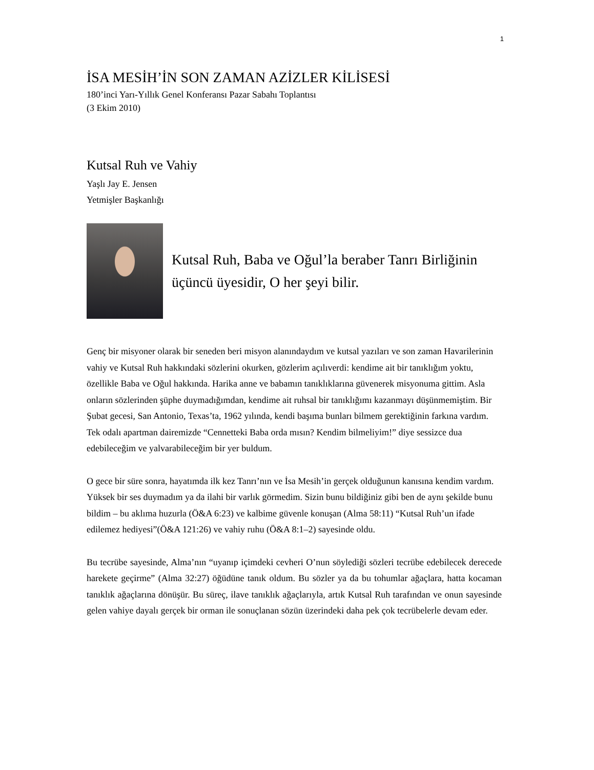1
İSA MESİH’İN SON ZAMAN AZİZLER KİLİSESİ
180’inci Yarı-Yıllık Genel Konferansı Pazar Sabahı Toplantısı
(3 Ekim 2010)
Kutsal Ruh ve Vahiy
Yaşlı Jay E. Jensen
Yetmişler Başkanlığı
Kutsal Ruh, Baba ve Oğul’la beraber Tanrı Birliğinin üçüncü üyesidir, O her şeyi bilir.
Genç bir misyoner olarak bir seneden beri misyon alanındaydım ve kutsal yazıları ve son zaman Havarilerinin vahiy ve Kutsal Ruh hakkındaki sözlerini okurken, gözlerim açılıverdi: kendime ait bir tanıklığım yoktu, özellikle Baba ve Oğul hakkında. Harika anne ve babamın tanıklıklarına güvenerek misyonuma gittim. Asla onların sözlerinden şüphe duymadığımdan, kendime ait ruhsal bir tanıklığımı kazanmayı düşünmemiştim. Bir Şubat gecesi, San Antonio, Texas’ta, 1962 yılında, kendi başıma bunları bilmem gerektiğinin farkına vardım. Tek odalı apartman dairemizde “Cennetteki Baba orda mısın? Kendim bilmeliyim!” diye sessizce dua edebileceğim ve yalvarabileceğim bir yer buldum.
O gece bir süre sonra, hayatımda ilk kez Tanrı’nın ve İsa Mesih’in gerçek olduğunun kanısına kendim vardım. Yüksek bir ses duymadım ya da ilahi bir varlık görmedim. Sizin bunu bildiğiniz gibi ben de aynı şekilde bunu bildim – bu aklıma huzurla (Ö&A 6:23) ve kalbime güvenle konuşan (Alma 58:11) “Kutsal Ruh’un ifade edilemez hediyesi”(Ö&A 121:26) ve vahiy ruhu (Ö&A 8:1–2) sayesinde oldu.
Bu tecrübe sayesinde, Alma’nın “uyanıp içimdeki cevheri O’nun söylediği sözleri tecrübe edebilecek derecede harekete geçirme” (Alma 32:27) öğüdüne tanık oldum. Bu sözler ya da bu tohumlar ağaçlara, hatta kocaman tanıklık ağaçlarına dönüşür. Bu süreç, ilave tanıklık ağaçlarıyla, artık Kutsal Ruh tarafından ve onun sayesinde gelen vahiye dayalı gerçek bir orman ile sonuçlanan sözün üzerindeki daha pek çok tecrübelerle devam eder.